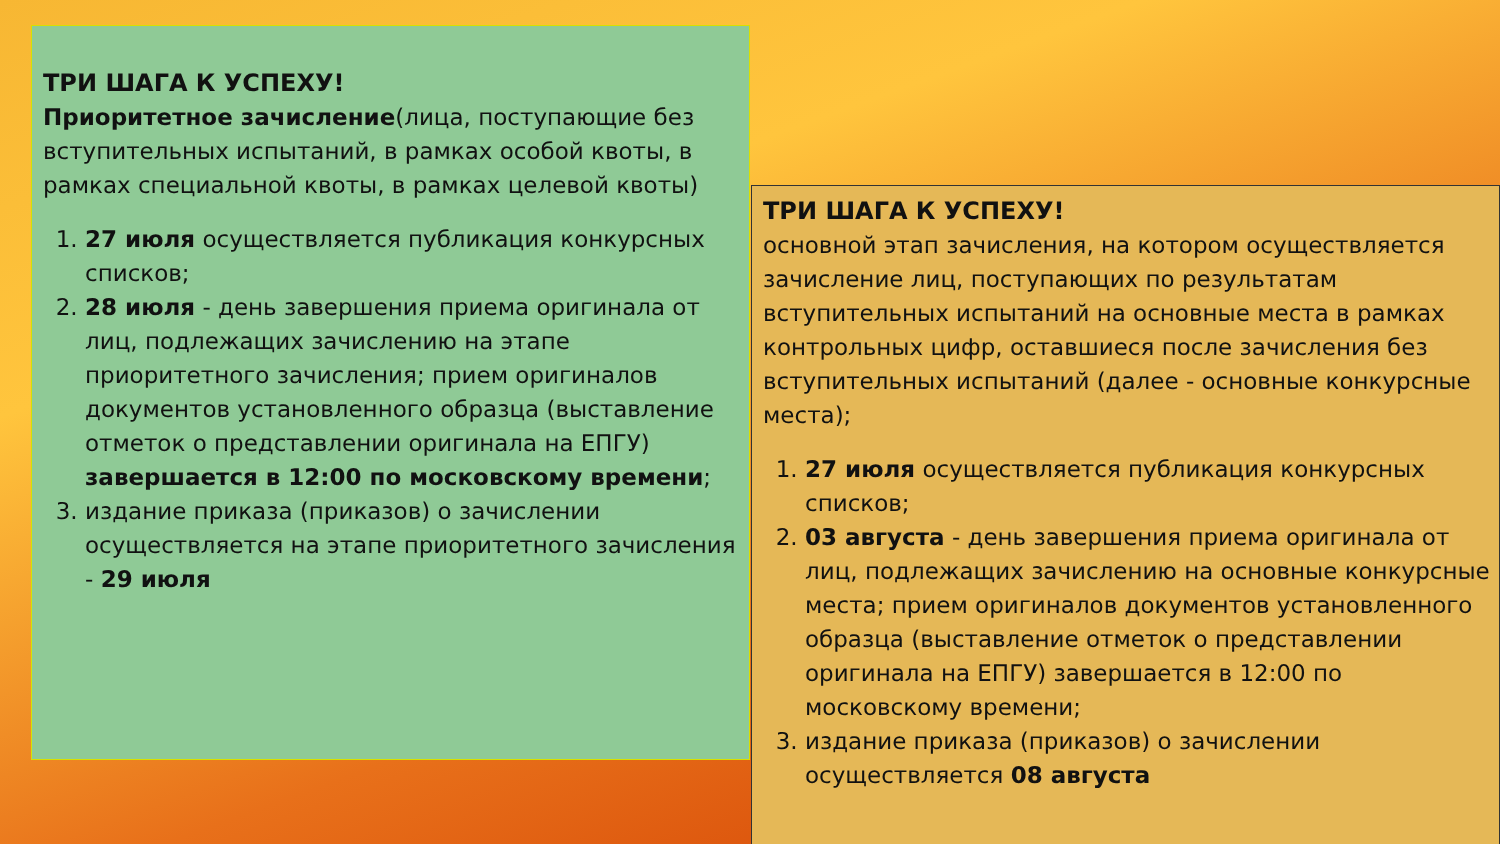ТРИ ШАГА К УСПЕХУ!
Приоритетное зачисление(лица, поступающие без вступительных испытаний, в рамках особой квоты, в рамках специальной квоты, в рамках целевой квоты)
1. 27 июля осуществляется публикация конкурсных списков;
2. 28 июля - день завершения приема оригинала от лиц, подлежащих зачислению на этапе приоритетного зачисления; прием оригиналов документов установленного образца (выставление отметок о представлении оригинала на ЕПГУ) завершается в 12:00 по московскому времени;
3. издание приказа (приказов) о зачислении осуществляется на этапе приоритетного зачисления - 29 июля
ТРИ ШАГА К УСПЕХУ!
основной этап зачисления, на котором осуществляется зачисление лиц, поступающих по результатам вступительных испытаний на основные места в рамках контрольных цифр, оставшиеся после зачисления без вступительных испытаний (далее - основные конкурсные места);
1. 27 июля осуществляется публикация конкурсных списков;
2. 03 августа - день завершения приема оригинала от лиц, подлежащих зачислению на основные конкурсные места; прием оригиналов документов установленного образца (выставление отметок о представлении оригинала на ЕПГУ) завершается в 12:00 по московскому времени;
3. издание приказа (приказов) о зачислении осуществляется 08 августа